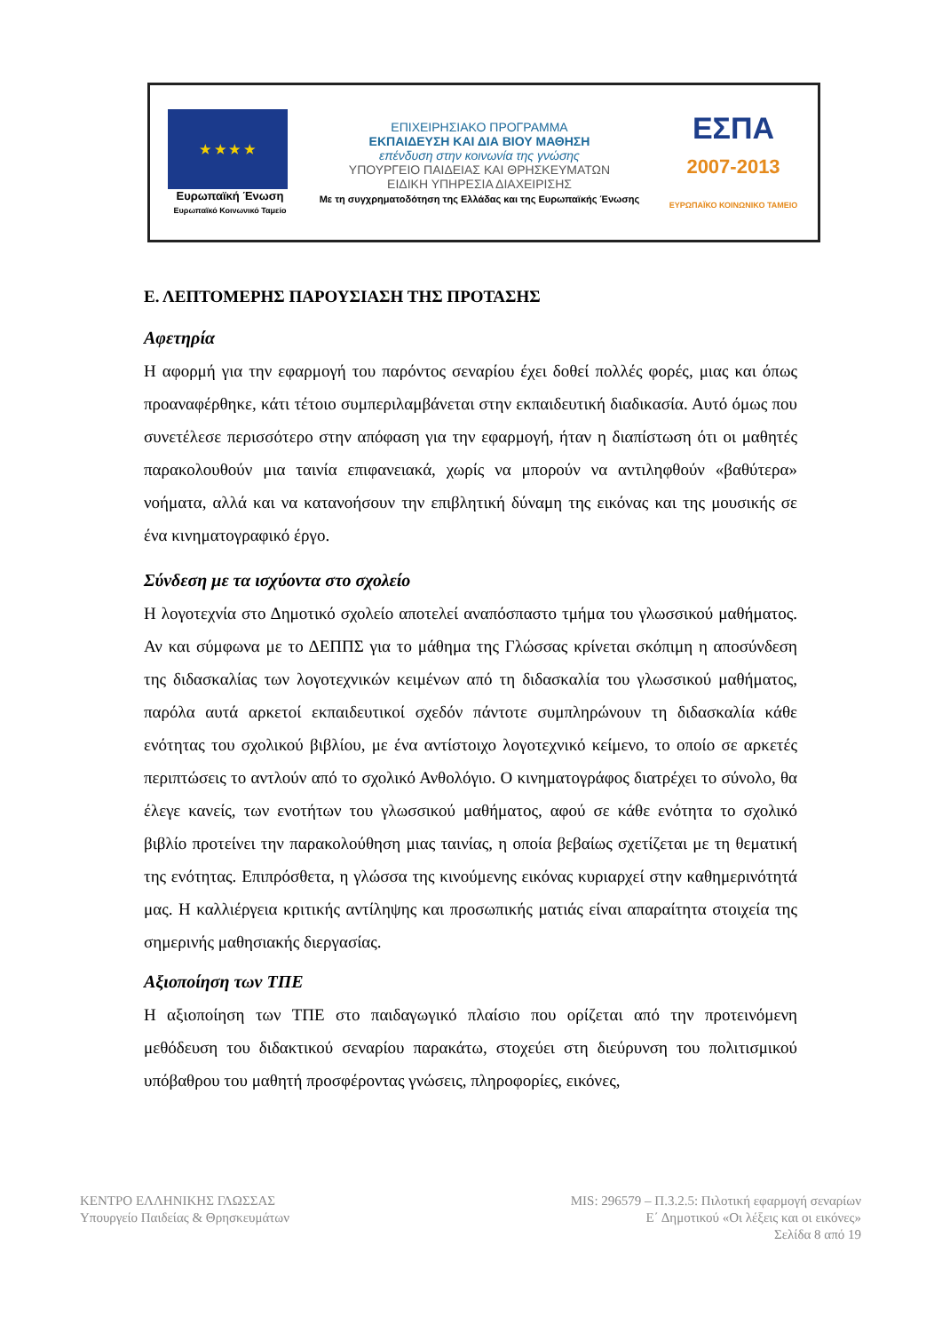★ ★ ★ ★
Ευρωπαϊκή Ένωση
Ευρωπαϊκό Κοινωνικό Ταμείο
ΕΠΙΧΕΙΡΗΣΙΑΚΟ ΠΡΟΓΡΑΜΜΑ
ΕΚΠΑΙΔΕΥΣΗ ΚΑΙ ΔΙΑ ΒΙΟΥ ΜΑΘΗΣΗ
επένδυση στην κοινωνία της γνώσης
ΥΠΟΥΡΓΕΙΟ ΠΑΙΔΕΙΑΣ ΚΑΙ ΘΡΗΣΚΕΥΜΑΤΩΝ
ΕΙΔΙΚΗ ΥΠΗΡΕΣΙΑ ΔΙΑΧΕΙΡΙΣΗΣ
Με τη συγχρηματοδότηση της Ελλάδας και της Ευρωπαϊκής Ένωσης
ΕΣΠΑ
2007-2013
ΕΥΡΩΠΑΪΚΟ ΚΟΙΝΩΝΙΚΟ ΤΑΜΕΙΟ
Ε. ΛΕΠΤΟΜΕΡΗΣ ΠΑΡΟΥΣΙΑΣΗ ΤΗΣ ΠΡΟΤΑΣΗΣ
Αφετηρία
Η αφορμή για την εφαρμογή του παρόντος σεναρίου έχει δοθεί πολλές φορές, μιας και όπως προαναφέρθηκε, κάτι τέτοιο συμπεριλαμβάνεται στην εκπαιδευτική διαδικασία. Αυτό όμως που συνετέλεσε περισσότερο στην απόφαση για την εφαρμογή, ήταν η διαπίστωση ότι οι μαθητές παρακολουθούν μια ταινία επιφανειακά, χωρίς να μπορούν να αντιληφθούν «βαθύτερα» νοήματα, αλλά και να κατανοήσουν την επιβλητική δύναμη της εικόνας και της μουσικής σε ένα κινηματογραφικό έργο.
Σύνδεση με τα ισχύοντα στο σχολείο
Η λογοτεχνία στο Δημοτικό σχολείο αποτελεί αναπόσπαστο τμήμα του γλωσσικού μαθήματος. Αν και σύμφωνα με το ΔΕΠΠΣ για το μάθημα της Γλώσσας κρίνεται σκόπιμη η αποσύνδεση της διδασκαλίας των λογοτεχνικών κειμένων από τη διδασκαλία του γλωσσικού μαθήματος, παρόλα αυτά αρκετοί εκπαιδευτικοί σχεδόν πάντοτε συμπληρώνουν τη διδασκαλία κάθε ενότητας του σχολικού βιβλίου, με ένα αντίστοιχο λογοτεχνικό κείμενο, το οποίο σε αρκετές περιπτώσεις το αντλούν από το σχολικό Ανθολόγιο. Ο κινηματογράφος διατρέχει το σύνολο, θα έλεγε κανείς, των ενοτήτων του γλωσσικού μαθήματος, αφού σε κάθε ενότητα το σχολικό βιβλίο προτείνει την παρακολούθηση μιας ταινίας, η οποία βεβαίως σχετίζεται με τη θεματική της ενότητας. Επιπρόσθετα, η γλώσσα της κινούμενης εικόνας κυριαρχεί στην καθημερινότητά μας. Η καλλιέργεια κριτικής αντίληψης και προσωπικής ματιάς είναι απαραίτητα στοιχεία της σημερινής μαθησιακής διεργασίας.
Αξιοποίηση των ΤΠΕ
Η αξιοποίηση των ΤΠΕ στο παιδαγωγικό πλαίσιο που ορίζεται από την προτεινόμενη μεθόδευση του διδακτικού σεναρίου παρακάτω, στοχεύει στη διεύρυνση του πολιτισμικού υπόβαθρου του μαθητή προσφέροντας γνώσεις, πληροφορίες, εικόνες,
ΚΕΝΤΡΟ ΕΛΛΗΝΙΚΗΣ ΓΛΩΣΣΑΣ
Υπουργείο Παιδείας & Θρησκευμάτων
MIS: 296579 – Π.3.2.5: Πιλοτική εφαρμογή σεναρίων
Ε΄ Δημοτικού «Οι λέξεις και οι εικόνες»
Σελίδα 8 από 19